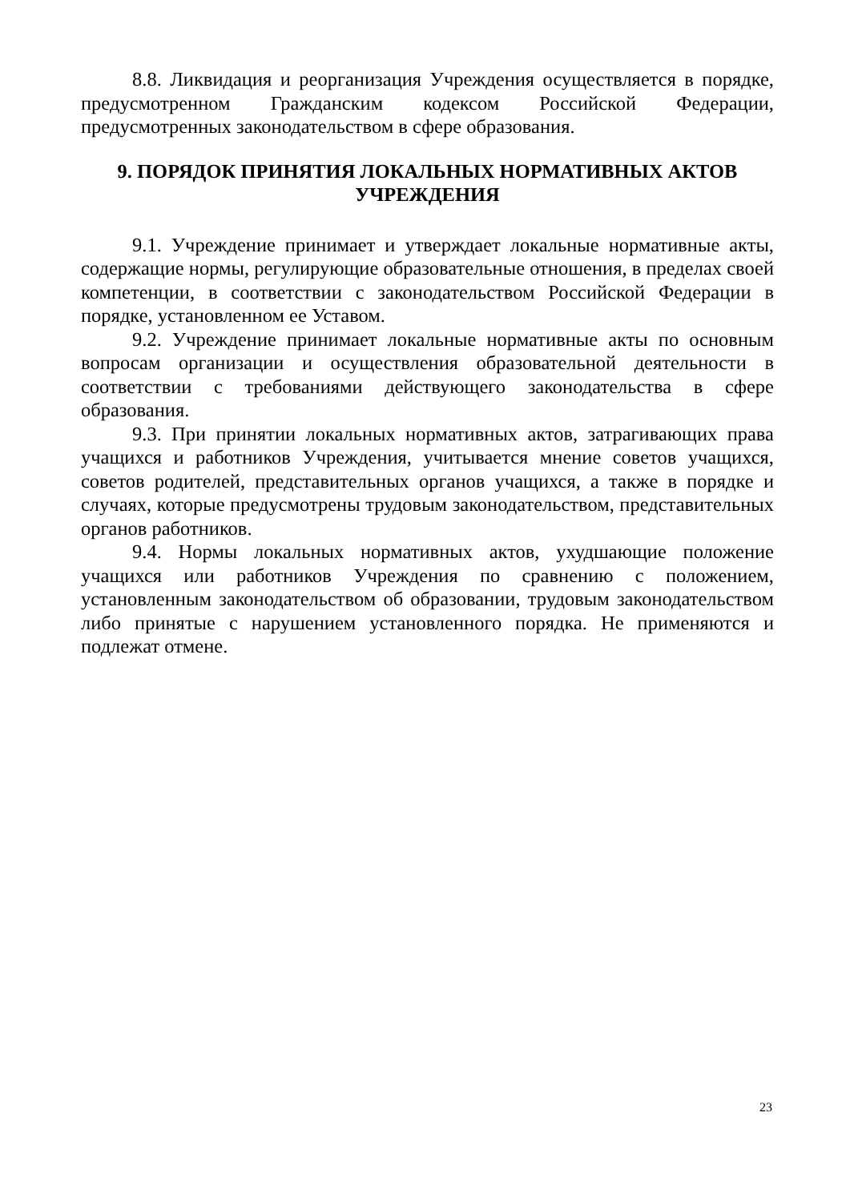8.8. Ликвидация и реорганизация Учреждения осуществляется в порядке, предусмотренном Гражданским кодексом Российской Федерации, предусмотренных законодательством в сфере образования.
9. ПОРЯДОК ПРИНЯТИЯ ЛОКАЛЬНЫХ НОРМАТИВНЫХ АКТОВ УЧРЕЖДЕНИЯ
9.1. Учреждение принимает и утверждает локальные нормативные акты, содержащие нормы, регулирующие образовательные отношения, в пределах своей компетенции, в соответствии с законодательством Российской Федерации в порядке, установленном ее Уставом.
9.2. Учреждение принимает локальные нормативные акты по основным вопросам организации и осуществления образовательной деятельности в соответствии с требованиями действующего законодательства в сфере образования.
9.3. При принятии локальных нормативных актов, затрагивающих права учащихся и работников Учреждения, учитывается мнение советов учащихся, советов родителей, представительных органов учащихся, а также в порядке и случаях, которые предусмотрены трудовым законодательством, представительных органов работников.
9.4. Нормы локальных нормативных актов, ухудшающие положение учащихся или работников Учреждения по сравнению с положением, установленным законодательством об образовании, трудовым законодательством либо принятые с нарушением установленного порядка. Не применяются и подлежат отмене.
23